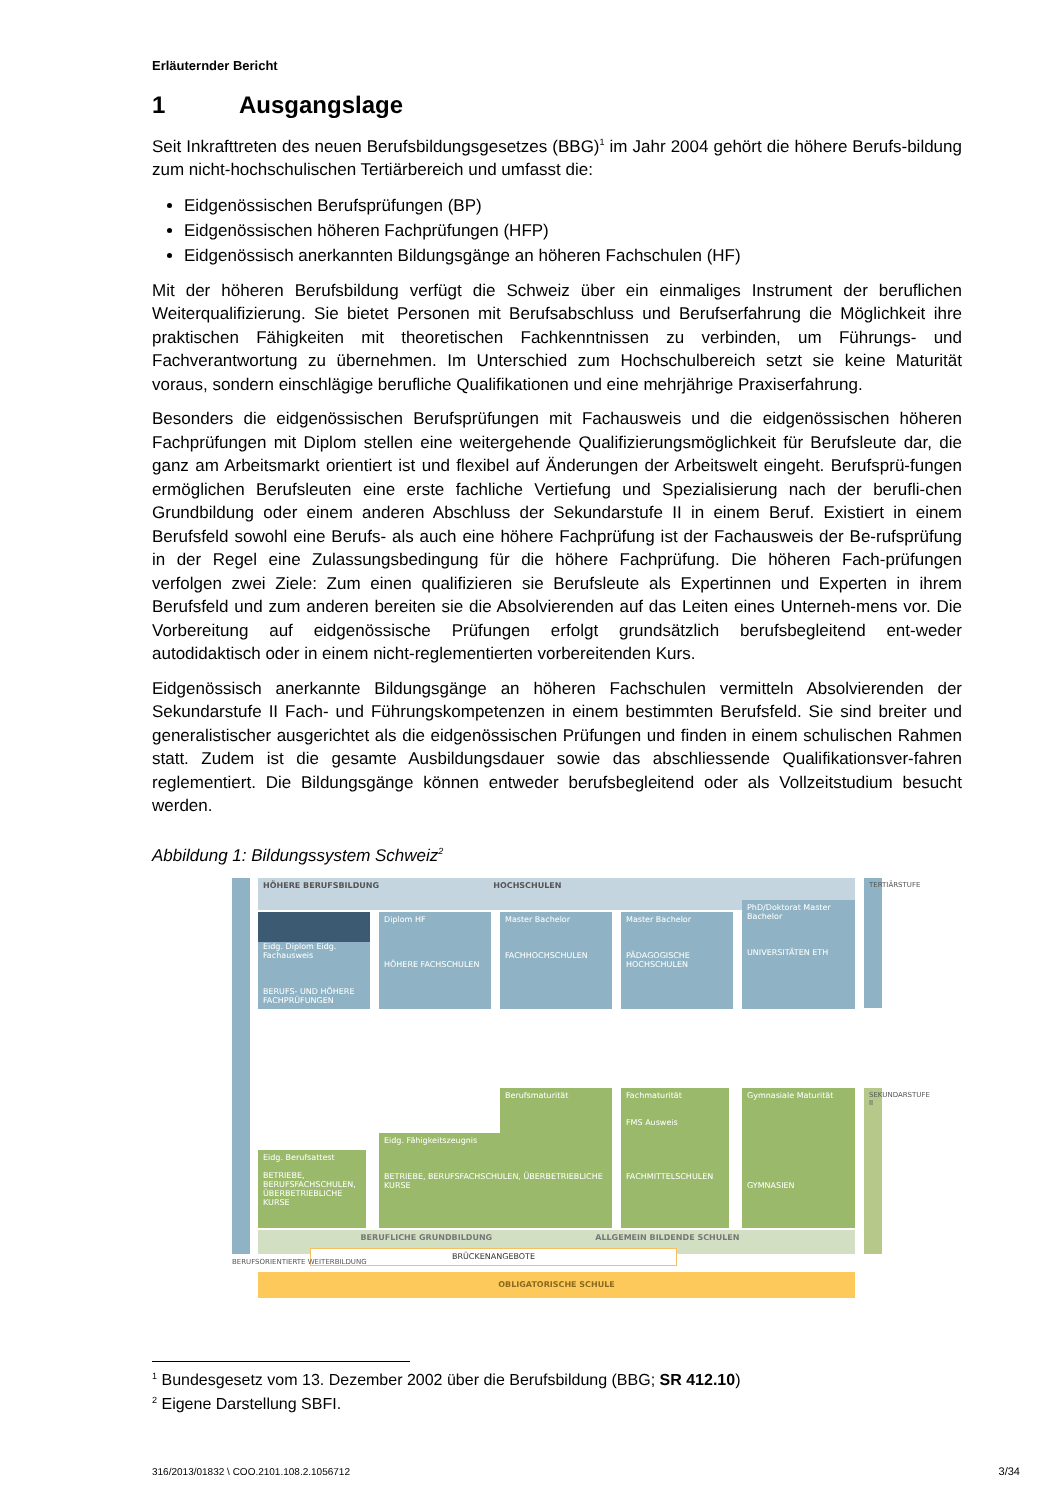Erläuternder Bericht
1 Ausgangslage
Seit Inkrafttreten des neuen Berufsbildungsgesetzes (BBG)<sup>1</sup> im Jahr 2004 gehört die höhere Berufs-bildung zum nicht-hochschulischen Tertiärbereich und umfasst die:
Eidgenössischen Berufsprüfungen (BP)
Eidgenössischen höheren Fachprüfungen (HFP)
Eidgenössisch anerkannten Bildungsgänge an höheren Fachschulen (HF)
Mit der höheren Berufsbildung verfügt die Schweiz über ein einmaliges Instrument der beruflichen Weiterqualifizierung. Sie bietet Personen mit Berufsabschluss und Berufserfahrung die Möglichkeit ihre praktischen Fähigkeiten mit theoretischen Fachkenntnissen zu verbinden, um Führungs- und Fachverantwortung zu übernehmen. Im Unterschied zum Hochschulbereich setzt sie keine Maturität voraus, sondern einschlägige berufliche Qualifikationen und eine mehrjährige Praxiserfahrung.
Besonders die eidgenössischen Berufsprüfungen mit Fachausweis und die eidgenössischen höheren Fachprüfungen mit Diplom stellen eine weitergehende Qualifizierungsmöglichkeit für Berufsleute dar, die ganz am Arbeitsmarkt orientiert ist und flexibel auf Änderungen der Arbeitswelt eingeht. Berufsprü-fungen ermöglichen Berufsleuten eine erste fachliche Vertiefung und Spezialisierung nach der berufli-chen Grundbildung oder einem anderen Abschluss der Sekundarstufe II in einem Beruf. Existiert in einem Berufsfeld sowohl eine Berufs- als auch eine höhere Fachprüfung ist der Fachausweis der Be-rufsprüfung in der Regel eine Zulassungsbedingung für die höhere Fachprüfung. Die höheren Fach-prüfungen verfolgen zwei Ziele: Zum einen qualifizieren sie Berufsleute als Expertinnen und Experten in ihrem Berufsfeld und zum anderen bereiten sie die Absolvierenden auf das Leiten eines Unterneh-mens vor. Die Vorbereitung auf eidgenössische Prüfungen erfolgt grundsätzlich berufsbegleitend ent-weder autodidaktisch oder in einem nicht-reglementierten vorbereitenden Kurs.
Eidgenössisch anerkannte Bildungsgänge an höheren Fachschulen vermitteln Absolvierenden der Sekundarstufe II Fach- und Führungskompetenzen in einem bestimmten Berufsfeld. Sie sind breiter und generalistischer ausgerichtet als die eidgenössischen Prüfungen und finden in einem schulischen Rahmen statt. Zudem ist die gesamte Ausbildungsdauer sowie das abschliessende Qualifikationsver-fahren reglementiert. Die Bildungsgänge können entweder berufsbegleitend oder als Vollzeitstudium besucht werden.
Abbildung 1: Bildungssystem Schweiz<sup>2</sup>
HÖHERE BERUFSBILDUNG HOCHSCHULEN
Eidg. Diplom Eidg. Fachausweis
BERUFS- UND HÖHERE FACHPRÜFUNGEN
Diplom HF
HÖHERE FACHSCHULEN
Master Bachelor
FACHHOCHSCHULEN
Master Bachelor
PÄDAGOGISCHE HOCHSCHULEN
PhD/Doktorat Master Bachelor
UNIVERSITÄTEN ETH
Berufsmaturität
Fachmaturität
FMS Ausweis
FACHMITTELSCHULEN
Gymnasiale Maturität
GYMNASIEN
Eidg. Fähigkeitszeugnis
BETRIEBE, BERUFSFACHSCHULEN, ÜBERBETRIEBLICHE KURSE
Eidg. Berufsattest
BETRIEBE, BERUFSFACHSCHULEN, ÜBERBETRIEBLICHE KURSE
BERUFLICHE GRUNDBILDUNG ALLGEMEIN BILDENDE SCHULEN
BRÜCKENANGEBOTE
OBLIGATORISCHE SCHULE
TERTIÄRSTUFE
SEKUNDARSTUFE II
BERUFSORIENTIERTE WEITERBILDUNG
<sup>1</sup> Bundesgesetz vom 13. Dezember 2002 über die Berufsbildung (BBG; SR 412.10)
<sup>2</sup> Eigene Darstellung SBFI.
316/2013/01832 \ COO.2101.108.2.1056712
3/34